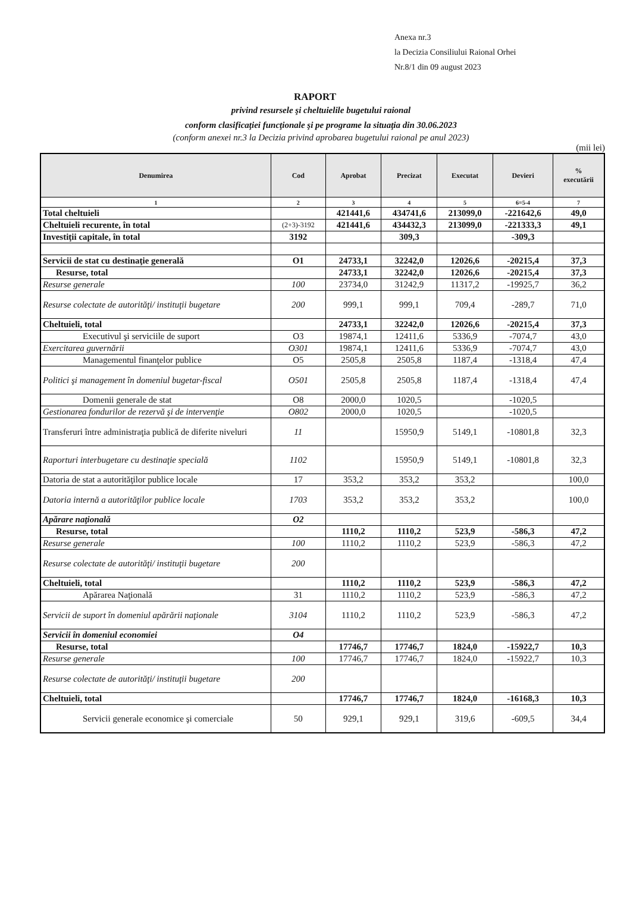Anexa nr.3
la Decizia Consiliului Raional Orhei
Nr.8/1 din 09 august 2023
RAPORT
privind resursele şi cheltuielile bugetului raional
conform clasificaţiei funcţionale şi pe programe la situaţia din 30.06.2023
(conform anexei nr.3 la Decizia privind aprobarea bugetului raional pe anul 2023)
(mii lei)
| Denumirea | Cod | Aprobat | Precizat | Executat | Devieri | % executării |
| --- | --- | --- | --- | --- | --- | --- |
| 1 | 2 | 3 | 4 | 5 | 6=5-4 | 7 |
| Total cheltuieli | | 421441,6 | 434741,6 | 213099,0 | -221642,6 | 49,0 |
| Cheltuieli recurente, în total | (2+3)-3192 | 421441,6 | 434432,3 | 213099,0 | -221333,3 | 49,1 |
| Investiţii capitale, în total | 3192 | | 309,3 | | -309,3 | |
| Servicii de stat cu destinaţie generală | O1 | 24733,1 | 32242,0 | 12026,6 | -20215,4 | 37,3 |
| Resurse, total | | 24733,1 | 32242,0 | 12026,6 | -20215,4 | 37,3 |
| Resurse generale | 100 | 23734,0 | 31242,9 | 11317,2 | -19925,7 | 36,2 |
| Resurse colectate de autorităţi/ instituţii bugetare | 200 | 999,1 | 999,1 | 709,4 | -289,7 | 71,0 |
| Cheltuieli, total | | 24733,1 | 32242,0 | 12026,6 | -20215,4 | 37,3 |
| Executivul şi serviciile de suport | O3 | 19874,1 | 12411,6 | 5336,9 | -7074,7 | 43,0 |
| Exercitarea guvernării | O301 | 19874,1 | 12411,6 | 5336,9 | -7074,7 | 43,0 |
| Managementul finanţelor publice | O5 | 2505,8 | 2505,8 | 1187,4 | -1318,4 | 47,4 |
| Politici şi management în domeniul bugetar-fiscal | O501 | 2505,8 | 2505,8 | 1187,4 | -1318,4 | 47,4 |
| Domenii generale de stat | O8 | 2000,0 | 1020,5 | | -1020,5 | |
| Gestionarea fondurilor de rezervă şi de intervenţie | O802 | 2000,0 | 1020,5 | | -1020,5 | |
| Transferuri între administraţia publică de diferite niveluri | 11 | | 15950,9 | 5149,1 | -10801,8 | 32,3 |
| Raporturi interbugetare cu destinaţie specială | 1102 | | 15950,9 | 5149,1 | -10801,8 | 32,3 |
| Datoria de stat a autorităţilor publice locale | 17 | 353,2 | 353,2 | 353,2 | | 100,0 |
| Datoria internă a autorităţilor publice locale | 1703 | 353,2 | 353,2 | 353,2 | | 100,0 |
| Apărare naţională | O2 | | | | | |
| Resurse, total | | 1110,2 | 1110,2 | 523,9 | -586,3 | 47,2 |
| Resurse generale | 100 | 1110,2 | 1110,2 | 523,9 | -586,3 | 47,2 |
| Resurse colectate de autorităţi/ instituţii bugetare | 200 | | | | | |
| Cheltuieli, total | | 1110,2 | 1110,2 | 523,9 | -586,3 | 47,2 |
| Apărarea Naţională | 31 | 1110,2 | 1110,2 | 523,9 | -586,3 | 47,2 |
| Servicii de suport în domeniul apărării naţionale | 3104 | 1110,2 | 1110,2 | 523,9 | -586,3 | 47,2 |
| Servicii în domeniul economiei | O4 | | | | | |
| Resurse, total | | 17746,7 | 17746,7 | 1824,0 | -15922,7 | 10,3 |
| Resurse generale | 100 | 17746,7 | 17746,7 | 1824,0 | -15922,7 | 10,3 |
| Resurse colectate de autorităţi/ instituţii bugetare | 200 | | | | | |
| Cheltuieli, total | | 17746,7 | 17746,7 | 1824,0 | -16168,3 | 10,3 |
| Servicii generale economice şi comerciale | 50 | 929,1 | 929,1 | 319,6 | -609,5 | 34,4 |